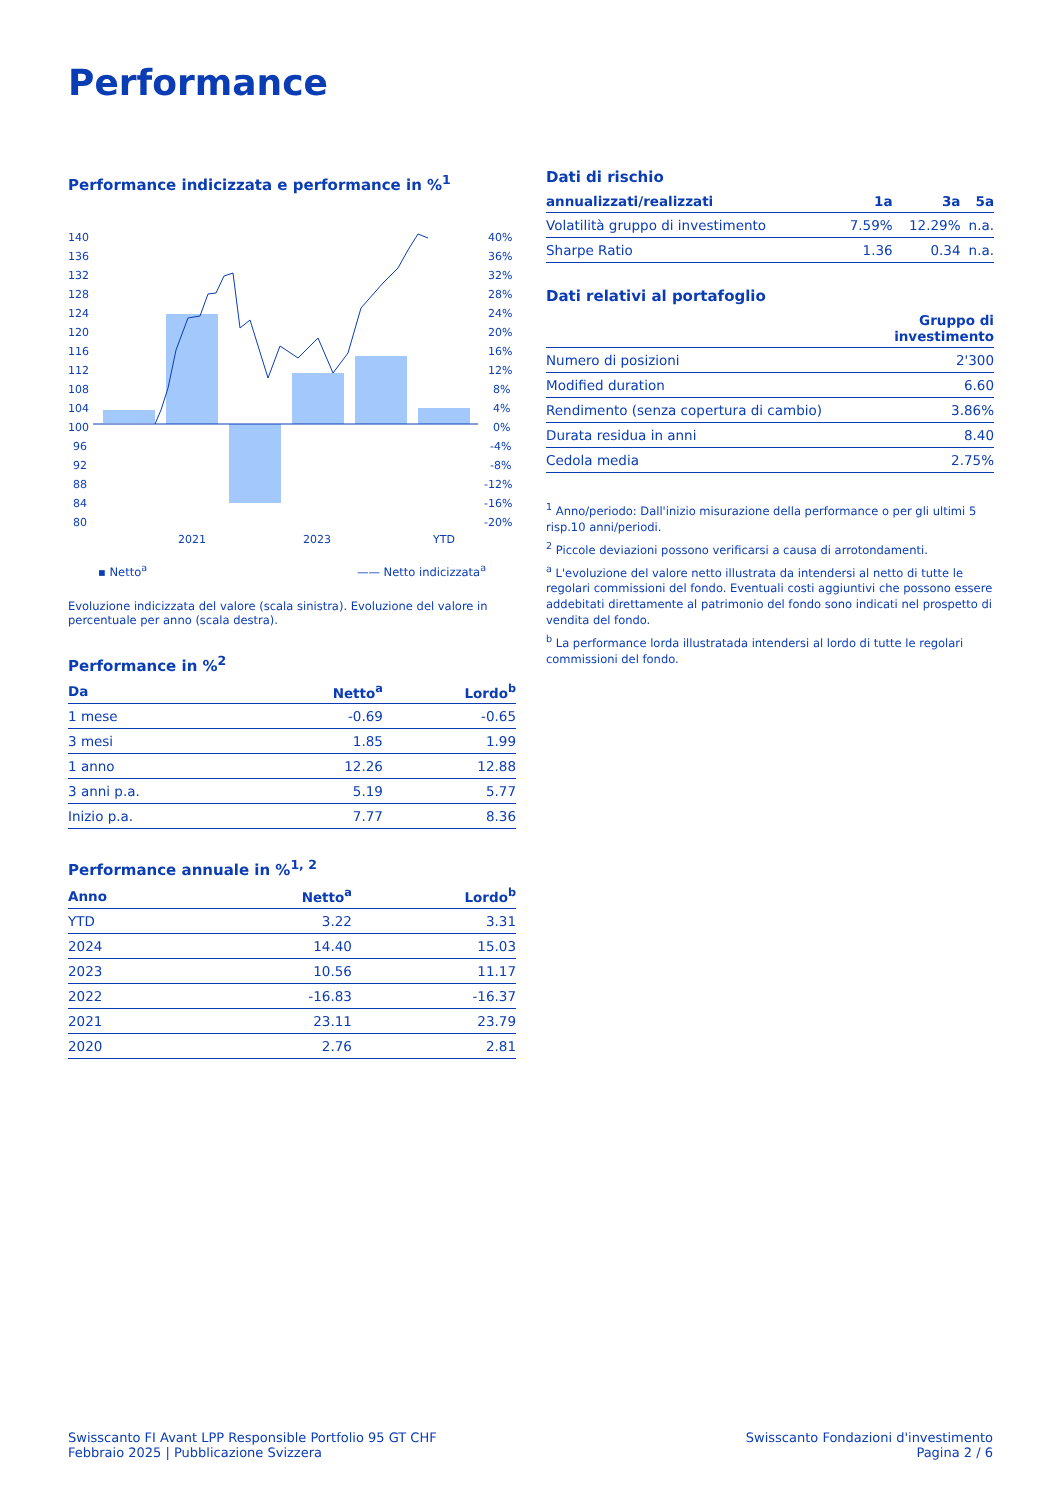Performance
Performance indicizzata e performance in %<sup>1</sup>
140
136
132
128
124
120
116
112
108
104
100
96
92
88
84
80
40%
36%
32%
28%
24%
20%
16%
12%
8%
4%
0%
-4%
-8%
-12%
-16%
-20%
2021
2023
YTD
▪ Netto<sup>a</sup> —— Netto indicizzata<sup>a</sup>
Evoluzione indicizzata del valore (scala sinistra). Evoluzione del valore in percentuale per anno (scala destra).
Performance in %<sup>2</sup>
| Da | Netto<sup>a</sup> | Lordo<sup>b</sup> |
| --- | --- | --- |
| 1 mese | -0.69 | -0.65 |
| 3 mesi | 1.85 | 1.99 |
| 1 anno | 12.26 | 12.88 |
| 3 anni p.a. | 5.19 | 5.77 |
| Inizio p.a. | 7.77 | 8.36 |
Performance annuale in %<sup>1, 2</sup>
| Anno | Netto<sup>a</sup> | Lordo<sup>b</sup> |
| --- | --- | --- |
| YTD | 3.22 | 3.31 |
| 2024 | 14.40 | 15.03 |
| 2023 | 10.56 | 11.17 |
| 2022 | -16.83 | -16.37 |
| 2021 | 23.11 | 23.79 |
| 2020 | 2.76 | 2.81 |
Dati di rischio
| annualizzati/realizzati | 1a | 3a | 5a |
| --- | --- | --- | --- |
| Volatilità gruppo di investimento | 7.59% | 12.29% | n.a. |
| Sharpe Ratio | 1.36 | 0.34 | n.a. |
Dati relativi al portafoglio
| | Gruppo di investimento |
| --- | --- |
| Numero di posizioni | 2'300 |
| Modified duration | 6.60 |
| Rendimento (senza copertura di cambio) | 3.86% |
| Durata residua in anni | 8.40 |
| Cedola media | 2.75% |
<sup>1</sup> Anno/periodo: Dall'inizio misurazione della performance o per gli ultimi 5 risp.10 anni/periodi.
<sup>2</sup> Piccole deviazioni possono verificarsi a causa di arrotondamenti.
<sup>a</sup> L'evoluzione del valore netto illustrata da intendersi al netto di tutte le regolari commissioni del fondo. Eventuali costi aggiuntivi che possono essere addebitati direttamente al patrimonio del fondo sono indicati nel prospetto di vendita del fondo.
<sup>b</sup> La performance lorda illustratada intendersi al lordo di tutte le regolari commissioni del fondo.
Swisscanto FI Avant LPP Responsible Portfolio 95 GT CHF
Febbraio 2025 | Pubblicazione Svizzera
Swisscanto Fondazioni d'investimento
Pagina 2 / 6